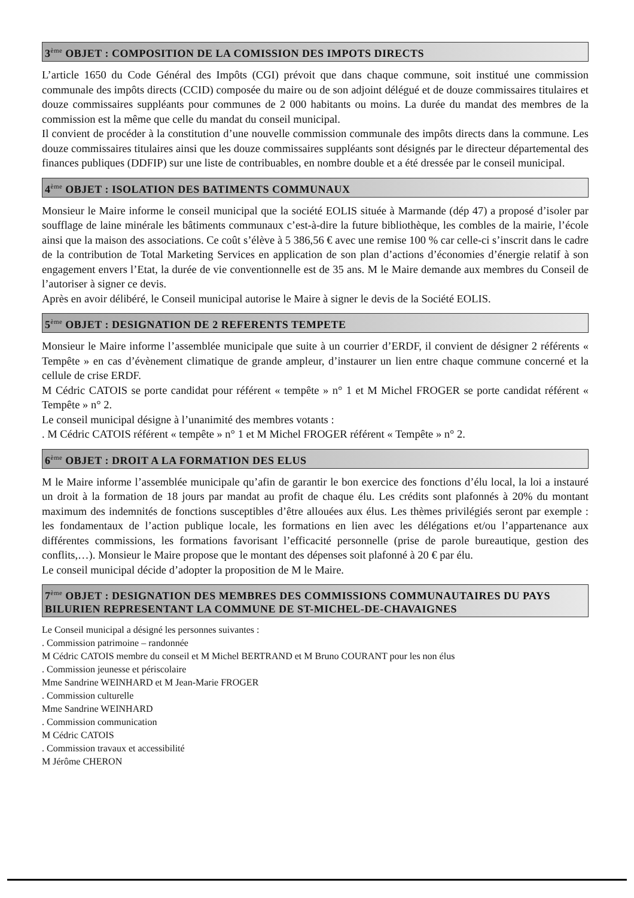3<sup>ème</sup> OBJET : COMPOSITION DE LA COMISSION DES IMPOTS DIRECTS
L’article 1650 du Code Général des Impôts (CGI) prévoit que dans chaque commune, soit institué une commission communale des impôts directs (CCID) composée du maire ou de son adjoint délégué et de douze commissaires titulaires et douze commissaires suppléants pour communes de 2 000 habitants ou moins. La durée du mandat des membres de la commission est la même que celle du mandat du conseil municipal.
Il convient de procéder à la constitution d’une nouvelle commission communale des impôts directs dans la commune. Les douze commissaires titulaires ainsi que les douze commissaires suppléants sont désignés par le directeur départemental des finances publiques (DDFIP) sur une liste de contribuables, en nombre double et a été dressée par le conseil municipal.
4<sup>ème</sup> OBJET : ISOLATION DES BATIMENTS COMMUNAUX
Monsieur le Maire informe le conseil municipal que la société EOLIS située à Marmande (dép 47) a proposé d’isoler par soufflage de laine minérale les bâtiments communaux c’est-à-dire la future bibliothèque, les combles de la mairie, l’école ainsi que la maison des associations. Ce coût s’élève à 5 386,56 € avec une remise 100 % car celle-ci s’inscrit dans le cadre de la contribution de Total Marketing Services en application de son plan d’actions d’économies d’énergie relatif à son engagement envers l’Etat, la durée de vie conventionnelle est de 35 ans. M le Maire demande aux membres du Conseil de l’autoriser à signer ce devis.
Après en avoir délibéré, le Conseil municipal autorise le Maire à signer le devis de la Société EOLIS.
5<sup>ème</sup> OBJET : DESIGNATION DE 2 REFERENTS TEMPETE
Monsieur le Maire informe l’assemblée municipale que suite à un courrier d’ERDF, il convient de désigner 2 référents « Tempête » en cas d’évènement climatique de grande ampleur, d’instaurer un lien entre chaque commune concerné et la cellule de crise ERDF.
M Cédric CATOIS se porte candidat pour référent « tempête » n° 1 et M Michel FROGER se porte candidat référent « Tempête » n° 2.
Le conseil municipal désigne à l’unanimité des membres votants :
. M Cédric CATOIS référent « tempête » n° 1 et M Michel FROGER référent « Tempête » n° 2.
6<sup>ème</sup> OBJET : DROIT A LA FORMATION DES ELUS
M le Maire informe l’assemblée municipale qu’afin de garantir le bon exercice des fonctions d’élu local, la loi a instauré un droit à la formation de 18 jours par mandat au profit de chaque élu. Les crédits sont plafonnés à 20% du montant maximum des indemnités de fonctions susceptibles d’être allouées aux élus. Les thèmes privilégiés seront par exemple : les fondamentaux de l’action publique locale, les formations en lien avec les délégations et/ou l’appartenance aux différentes commissions, les formations favorisant l’efficacité personnelle (prise de parole bureautique, gestion des conflits,…). Monsieur le Maire propose que le montant des dépenses soit plafonné à 20 € par élu.
Le conseil municipal décide d’adopter la proposition de M le Maire.
7<sup>ème</sup> OBJET : DESIGNATION DES MEMBRES DES COMMISSIONS COMMUNAUTAIRES DU PAYS BILURIEN REPRESENTANT LA COMMUNE DE ST-MICHEL-DE-CHAVAIGNES
Le Conseil municipal a désigné les personnes suivantes :
. Commission patrimoine – randonnée
M Cédric CATOIS membre du conseil et M Michel BERTRAND et M Bruno COURANT pour les non élus
. Commission jeunesse et périscolaire
Mme Sandrine WEINHARD et M Jean-Marie FROGER
. Commission culturelle
Mme Sandrine WEINHARD
. Commission communication
M Cédric CATOIS
. Commission travaux et accessibilité
M Jérôme CHERON